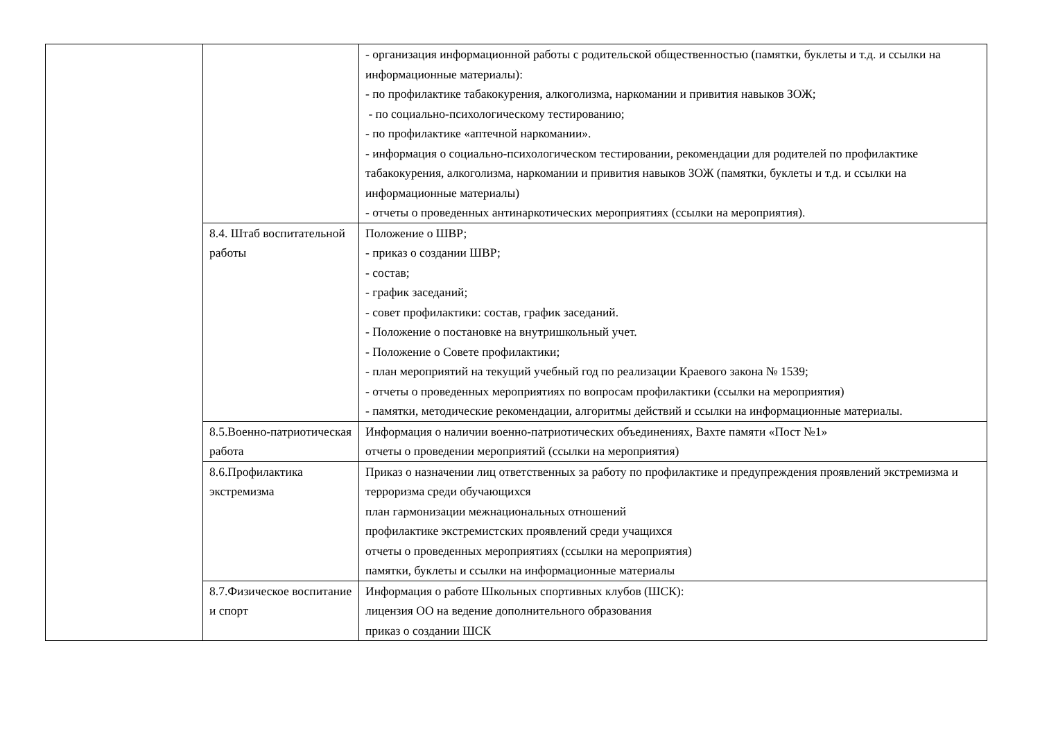| | | - организация информационной работы с родительской общественностью (памятки, буклеты и т.д. и ссылки на информационные материалы): - по профилактике табакокурения, алкоголизма, наркомании и привития навыков ЗОЖ; - по социально-психологическому тестированию; - по профилактике «аптечной наркомании». - информация о социально-психологическом тестировании, рекомендации для родителей по профилактике табакокурения, алкоголизма, наркомании и привития навыков ЗОЖ (памятки, буклеты и т.д. и ссылки на информационные материалы) - отчеты о проведенных антинаркотических мероприятиях (ссылки на мероприятия). |
| | 8.4. Штаб воспитательной работы | Положение о ШВР; - приказ о создании ШВР; - состав; - график заседаний; - совет профилактики: состав, график заседаний. - Положение о постановке на внутришкольный учет. - Положение о Совете профилактики; - план мероприятий на текущий учебный год по реализации Краевого закона № 1539; - отчеты о проведенных мероприятиях по вопросам профилактики (ссылки на мероприятия) - памятки, методические рекомендации, алгоритмы действий и ссылки на информационные материалы. |
| | 8.5.Военно-патриотическая работа | Информация о наличии военно-патриотических объединениях, Вахте памяти «Пост №1» отчеты о проведении мероприятий (ссылки на мероприятия) |
| | 8.6.Профилактика экстремизма | Приказ о назначении лиц ответственных за работу по профилактике и предупреждения проявлений экстремизма и терроризма среди обучающихся план гармонизации межнациональных отношений профилактике экстремистских проявлений среди учащихся отчеты о проведенных мероприятиях (ссылки на мероприятия) памятки, буклеты и ссылки на информационные материалы |
| | 8.7.Физическое воспитание и спорт | Информация о работе Школьных спортивных клубов (ШСК): лицензия ОО на ведение дополнительного образования приказ о создании ШСК |